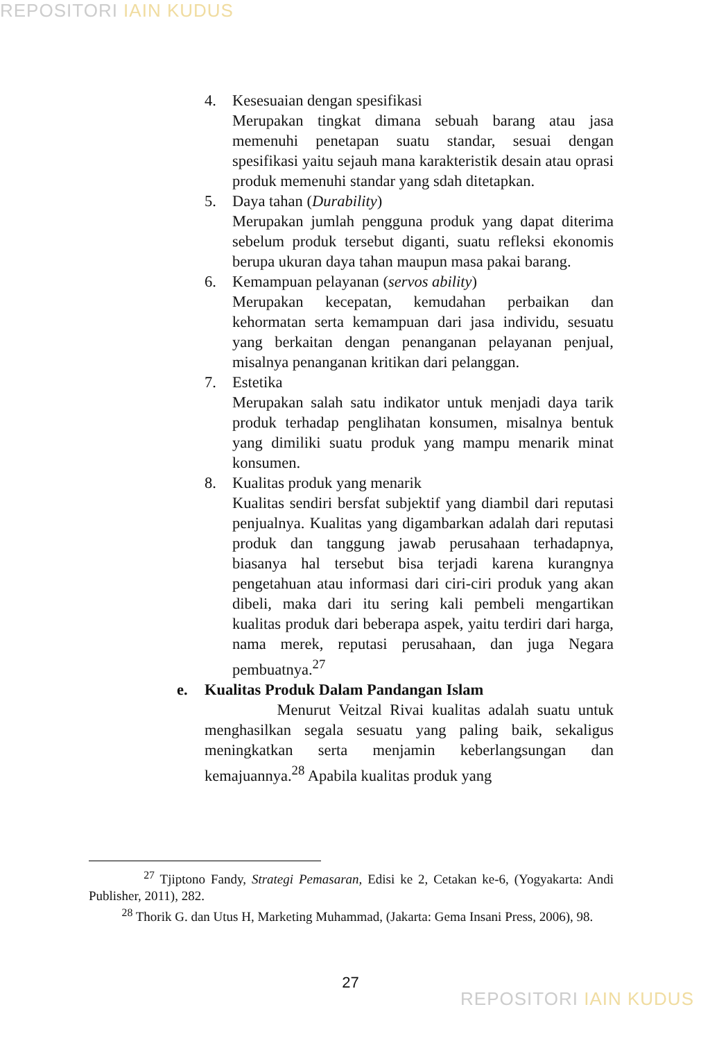REPOSITORI IAIN KUDUS
4. Kesesuaian dengan spesifikasi
Merupakan tingkat dimana sebuah barang atau jasa memenuhi penetapan suatu standar, sesuai dengan spesifikasi yaitu sejauh mana karakteristik desain atau oprasi produk memenuhi standar yang sdah ditetapkan.
5. Daya tahan (Durability)
Merupakan jumlah pengguna produk yang dapat diterima sebelum produk tersebut diganti, suatu refleksi ekonomis berupa ukuran daya tahan maupun masa pakai barang.
6. Kemampuan pelayanan (servos ability)
Merupakan kecepatan, kemudahan perbaikan dan kehormatan serta kemampuan dari jasa individu, sesuatu yang berkaitan dengan penanganan pelayanan penjual, misalnya penanganan kritikan dari pelanggan.
7. Estetika
Merupakan salah satu indikator untuk menjadi daya tarik produk terhadap penglihatan konsumen, misalnya bentuk yang dimiliki suatu produk yang mampu menarik minat konsumen.
8. Kualitas produk yang menarik
Kualitas sendiri bersfat subjektif yang diambil dari reputasi penjualnya. Kualitas yang digambarkan adalah dari reputasi produk dan tanggung jawab perusahaan terhadapnya, biasanya hal tersebut bisa terjadi karena kurangnya pengetahuan atau informasi dari ciri-ciri produk yang akan dibeli, maka dari itu sering kali pembeli mengartikan kualitas produk dari beberapa aspek, yaitu terdiri dari harga, nama merek, reputasi perusahaan, dan juga Negara pembuatnya.<sup>27</sup>
e. Kualitas Produk Dalam Pandangan Islam
Menurut Veitzal Rivai kualitas adalah suatu untuk menghasilkan segala sesuatu yang paling baik, sekaligus meningkatkan serta menjamin keberlangsungan dan kemajuannya.<sup>28</sup> Apabila kualitas produk yang
<sup>27</sup> Tjiptono Fandy, Strategi Pemasaran, Edisi ke 2, Cetakan ke-6, (Yogyakarta: Andi Publisher, 2011), 282.
<sup>28</sup> Thorik G. dan Utus H, Marketing Muhammad, (Jakarta: Gema Insani Press, 2006), 98.
27
REPOSITORI IAIN KUDUS